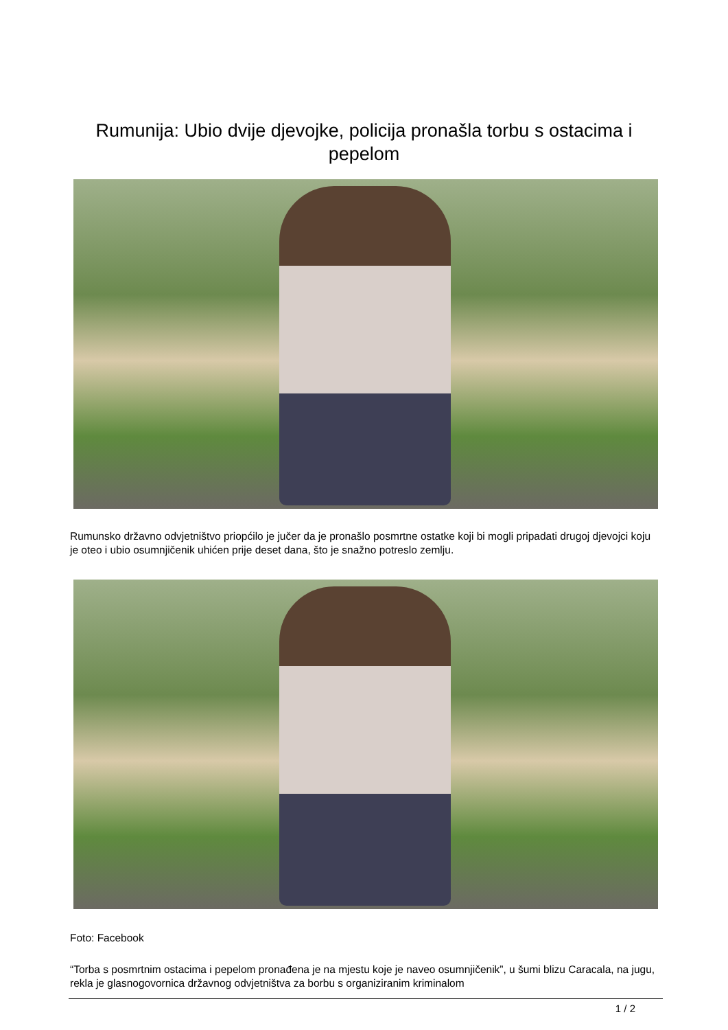Rumunija: Ubio dvije djevojke, policija pronašla torbu s ostacima i pepelom
Rumunsko državno odvjetništvo priopćilo je jučer da je pronašlo posmrtne ostatke koji bi mogli pripadati drugoj djevojci koju je oteo i ubio osumnjičenik uhićen prije deset dana, što je snažno potreslo zemlju.
Foto: Facebook
“Torba s posmrtnim ostacima i pepelom pronađena je na mjestu koje je naveo osumnjičenik”, u šumi blizu Caracala, na jugu, rekla je glasnogovornica državnog odvjetništva za borbu s organiziranim kriminalom
1 / 2